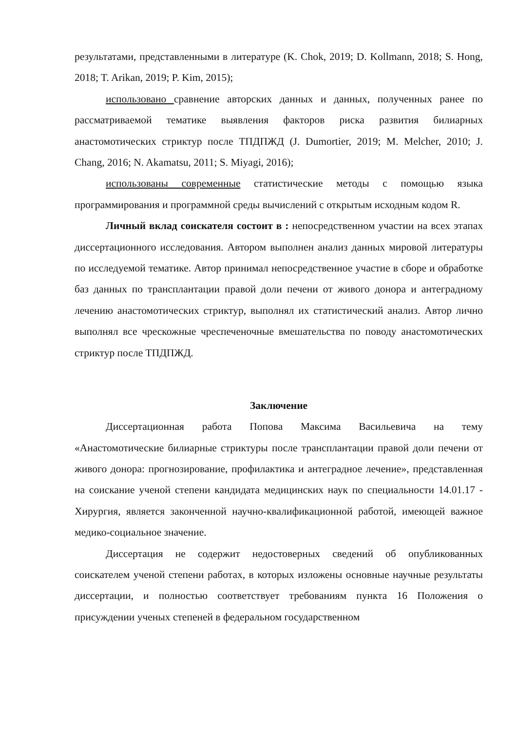результатами, представленными в литературе (K. Chok, 2019; D. Kollmann, 2018; S. Hong, 2018; T. Arikan, 2019; P. Kim, 2015);
использовано сравнение авторских данных и данных, полученных ранее по рассматриваемой тематике выявления факторов риска развития билиарных анастомотических стриктур после ТПДПЖД (J. Dumortier, 2019; M. Melcher, 2010; J. Chang, 2016; N. Akamatsu, 2011; S. Miyagi, 2016);
использованы современные статистические методы с помощью языка программирования и программной среды вычислений с открытым исходным кодом R.
Личный вклад соискателя состоит в : непосредственном участии на всех этапах диссертационного исследования. Автором выполнен анализ данных мировой литературы по исследуемой тематике. Автор принимал непосредственное участие в сборе и обработке баз данных по трансплантации правой доли печени от живого донора и антеградному лечению анастомотических стриктур, выполнял их статистический анализ. Автор лично выполнял все чрескожные чреспеченочные вмешательства по поводу анастомотических стриктур после ТПДПЖД.
Заключение
Диссертационная работа Попова Максима Васильевича на тему «Анастомотические билиарные стриктуры после трансплантации правой доли печени от живого донора: прогнозирование, профилактика и антеградное лечение», представленная на соискание ученой степени кандидата медицинских наук по специальности 14.01.17 - Хирургия, является законченной научно-квалификационной работой, имеющей важное медико-социальное значение.
Диссертация не содержит недостоверных сведений об опубликованных соискателем ученой степени работах, в которых изложены основные научные результаты диссертации, и полностью соответствует требованиям пункта 16 Положения о присуждении ученых степеней в федеральном государственном